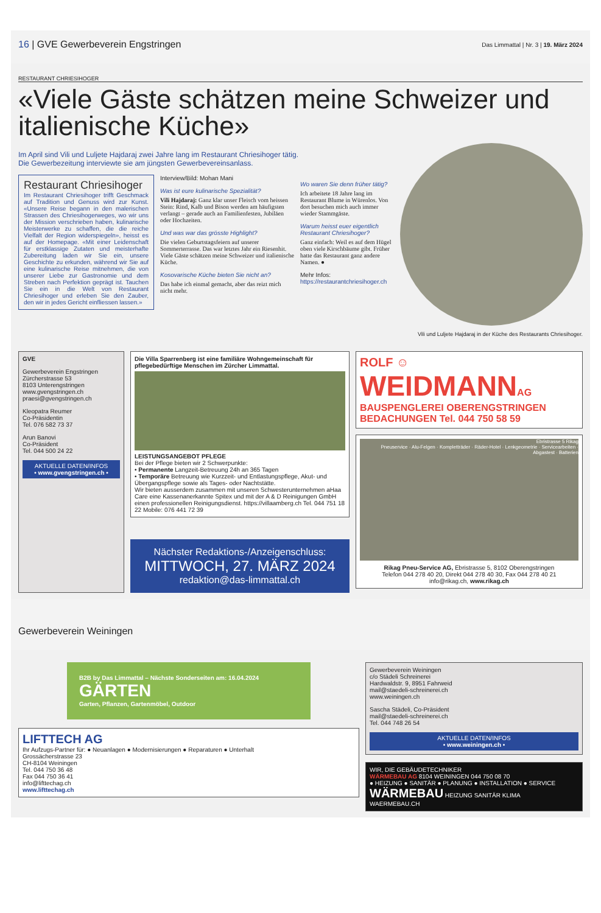16 | GVE Gewerbeverein Engstringen
Das Limmattal | Nr. 3 | 19. März 2024
RESTAURANT CHRIESIHOGER
«Viele Gäste schätzen meine Schweizer und italienische Küche»
Im April sind Vili und Luljete Hajdaraj zwei Jahre lang im Restaurant Chriesihoger tätig. Die Gewerbezeitung interviewte sie am jüngsten Gewerbevereinsanlass.
Restaurant Chriesihoger
Im Restaurant Chriesihoger trifft Geschmack auf Tradition und Genuss wird zur Kunst. «Unsere Reise begann in den malerischen Strassen des Chriesihogerweges, wo wir uns der Mission verschrieben haben, kulinarische Meisterwerke zu schaffen, die die reiche Vielfalt der Region widerspiegeln», heisst es auf der Homepage. «Mit einer Leidenschaft für erstklassige Zutaten und meisterhafte Zubereitung laden wir Sie ein, unsere Geschichte zu erkunden, während wir Sie auf eine kulinarische Reise mitnehmen, die von unserer Liebe zur Gastronomie und dem Streben nach Perfektion geprägt ist. Tauchen Sie ein in die Welt von Restaurant Chriesihoger und erleben Sie den Zauber, den wir in jedes Gericht einfliessen lassen.»
Interview/Bild: Mohan Mani
Was ist eure kulinarische Spezialität?
Vili Hajdaraj: Ganz klar unser Fleisch vom heissen Stein: Rind, Kalb und Bison werden am häufigsten verlangt – gerade auch an Familienfesten, Jubiläen oder Hochzeiten.
Und was war das grösste Highlight?
Die vielen Geburtstagsfeiern auf unserer Sommerterrasse. Das war letztes Jahr ein Riesenhit. Viele Gäste schätzen meine Schweizer und italienische Küche.
Kosovarische Küche bieten Sie nicht an?
Das habe ich einmal gemacht, aber das reizt mich nicht mehr.
Wo waren Sie denn früher tätig?
Ich arbeitete 18 Jahre lang im Restaurant Blume in Würenlos. Von dort besuchen mich auch immer wieder Stammgäste.
Warum heisst euer eigentlich Restaurant Chriesihoger?
Ganz einfach: Weil es auf dem Hügel oben viele Kirschbäume gibt. Früher hatte das Restaurant ganz andere Namen. ●
Mehr Infos:
https://restaurantchriesihoger.ch
Vili und Luljete Hajdaraj in der Küche des Restaurants Chriesihoger.
GVE
Gewerbeverein Engstringen
Zürcherstrasse 53
8103 Unterengstringen
www.gvengstringen.ch
praesi@gvengstringen.ch
Kleopatra Reumer
Co-Präsidentin
Tel. 076 582 73 37
Arun Banovi
Co-Präsident
Tel. 044 500 24 22
AKTUELLE DATEN/INFOS
• www.gvengstringen.ch •
Die Villa Sparrenberg ist eine familiäre Wohngemeinschaft für pflegebedürftige Menschen im Zürcher Limmattal.
LEISTUNGSANGEBOT PFLEGE
Bei der Pflege bieten wir 2 Schwerpunkte:
• Permanente Langzeit-Betreuung 24h an 365 Tagen
• Temporäre Betreuung wie Kurzzeit- und Entlastungspflege, Akut- und Übergangspflege sowie als Tages- oder Nachtstätte.
Wir bieten ausserdem zusammen mit unseren Schwesterunternehmen aHaa Care eine Kassenanerkannte Spitex und mit der A & D Reinigungen GmbH einen professionellen Reinigungsdienst. https://villaamberg.ch Tel. 044 751 18 22 Mobile: 076 441 72 39
Nächster Redaktions-/Anzeigenschluss:
MITTWOCH, 27. MÄRZ 2024
redaktion@das-limmattal.ch
ROLF ☺
WEIDMANNAG
BAUSPENGLEREI OBERENGSTRINGEN
BEDACHUNGEN Tel. 044 750 58 59
Ebristrasse 5 Rikag
Pneuservice · Alu-Felgen · Kompletträder · Räder-Hotel · Lenkgeometrie · Servicearbeiten · Abgastest · Batterien
Rikag Pneu-Service AG, Ebristrasse 5, 8102 Oberengstringen
Telefon 044 278 40 20, Direkt 044 278 40 30, Fax 044 278 40 21
info@rikag.ch, www.rikag.ch
Gewerbeverein Weiningen
B2B by Das Limmattal – Nächste Sonderseiten am: 16.04.2024 GÄRTEN
Garten, Pflanzen, Gartenmöbel, Outdoor
LIFTTECH AG
Ihr Aufzugs-Partner für: ● Neuanlagen ● Modernisierungen ● Reparaturen ● Unterhalt
Grossächerstrasse 23
CH-8104 Weiningen
Tel. 044 750 36 48
Fax 044 750 36 41
info@lifttechag.ch
www.lifttechag.ch
Gewerbeverein Weiningen
c/o Städeli Schreinerei
Hardwaldstr. 9, 8951 Fahrweid
mail@staedeli-schreinerei.ch
www.weiningen.ch
Sascha Städeli, Co-Präsident
mail@staedeli-schreinerei.ch
Tel. 044 748 26 54
AKTUELLE DATEN/INFOS
• www.weiningen.ch •
WIR, DIE GEBÄUDETECHNIKER
WÄRMEBAU AG 8104 WEININGEN 044 750 08 70
● HEIZUNG ● SANITÄR ● PLANUNG ● INSTALLATION ● SERVICE
WÄRMEBAU HEIZUNG SANITÄR KLIMA
WAERMEBAU.CH